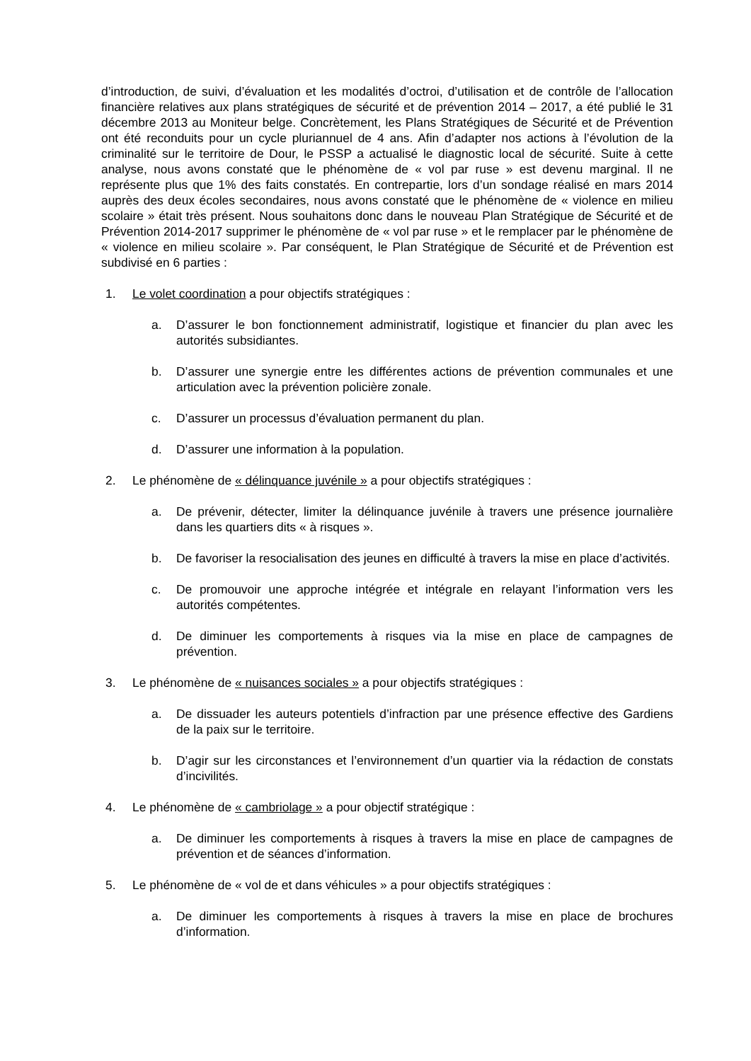d’introduction, de suivi, d’évaluation et les modalités d’octroi, d’utilisation et de contrôle de l’allocation financière relatives aux plans stratégiques de sécurité et de prévention 2014 – 2017, a été publié le 31 décembre 2013 au Moniteur belge. Concrètement, les Plans Stratégiques de Sécurité et de Prévention ont été reconduits pour un cycle pluriannuel de 4 ans. Afin d’adapter nos actions à l’évolution de la criminalité sur le territoire de Dour, le PSSP a actualisé le diagnostic local de sécurité. Suite à cette analyse, nous avons constaté que le phénomène de « vol par ruse » est devenu marginal. Il ne représente plus que 1% des faits constatés. En contrepartie, lors d’un sondage réalisé en mars 2014 auprès des deux écoles secondaires, nous avons constaté que le phénomène de « violence en milieu scolaire » était très présent. Nous souhaitons donc dans le nouveau Plan Stratégique de Sécurité et de Prévention 2014-2017 supprimer le phénomène de « vol par ruse » et le remplacer par le phénomène de « violence en milieu scolaire ». Par conséquent, le Plan Stratégique de Sécurité et de Prévention est subdivisé en 6 parties :
1. Le volet coordination a pour objectifs stratégiques :
a. D’assurer le bon fonctionnement administratif, logistique et financier du plan avec les autorités subsidiantes.
b. D’assurer une synergie entre les différentes actions de prévention communales et une articulation avec la prévention policière zonale.
c. D’assurer un processus d’évaluation permanent du plan.
d. D’assurer une information à la population.
2. Le phénomène de « délinquance juvénile » a pour objectifs stratégiques :
a. De prévenir, détecter, limiter la délinquance juvénile à travers une présence journalière dans les quartiers dits « à risques ».
b. De favoriser la resocialisation des jeunes en difficulté à travers la mise en place d’activités.
c. De promouvoir une approche intégrée et intégrale en relayant l’information vers les autorités compétentes.
d. De diminuer les comportements à risques via la mise en place de campagnes de prévention.
3. Le phénomène de « nuisances sociales » a pour objectifs stratégiques :
a. De dissuader les auteurs potentiels d’infraction par une présence effective des Gardiens de la paix sur le territoire.
b. D’agir sur les circonstances et l’environnement d’un quartier via la rédaction de constats d’incivilités.
4. Le phénomène de « cambriolage » a pour objectif stratégique :
a. De diminuer les comportements à risques à travers la mise en place de campagnes de prévention et de séances d’information.
5. Le phénomène de « vol de et dans véhicules » a pour objectifs stratégiques :
a. De diminuer les comportements à risques à travers la mise en place de brochures d’information.